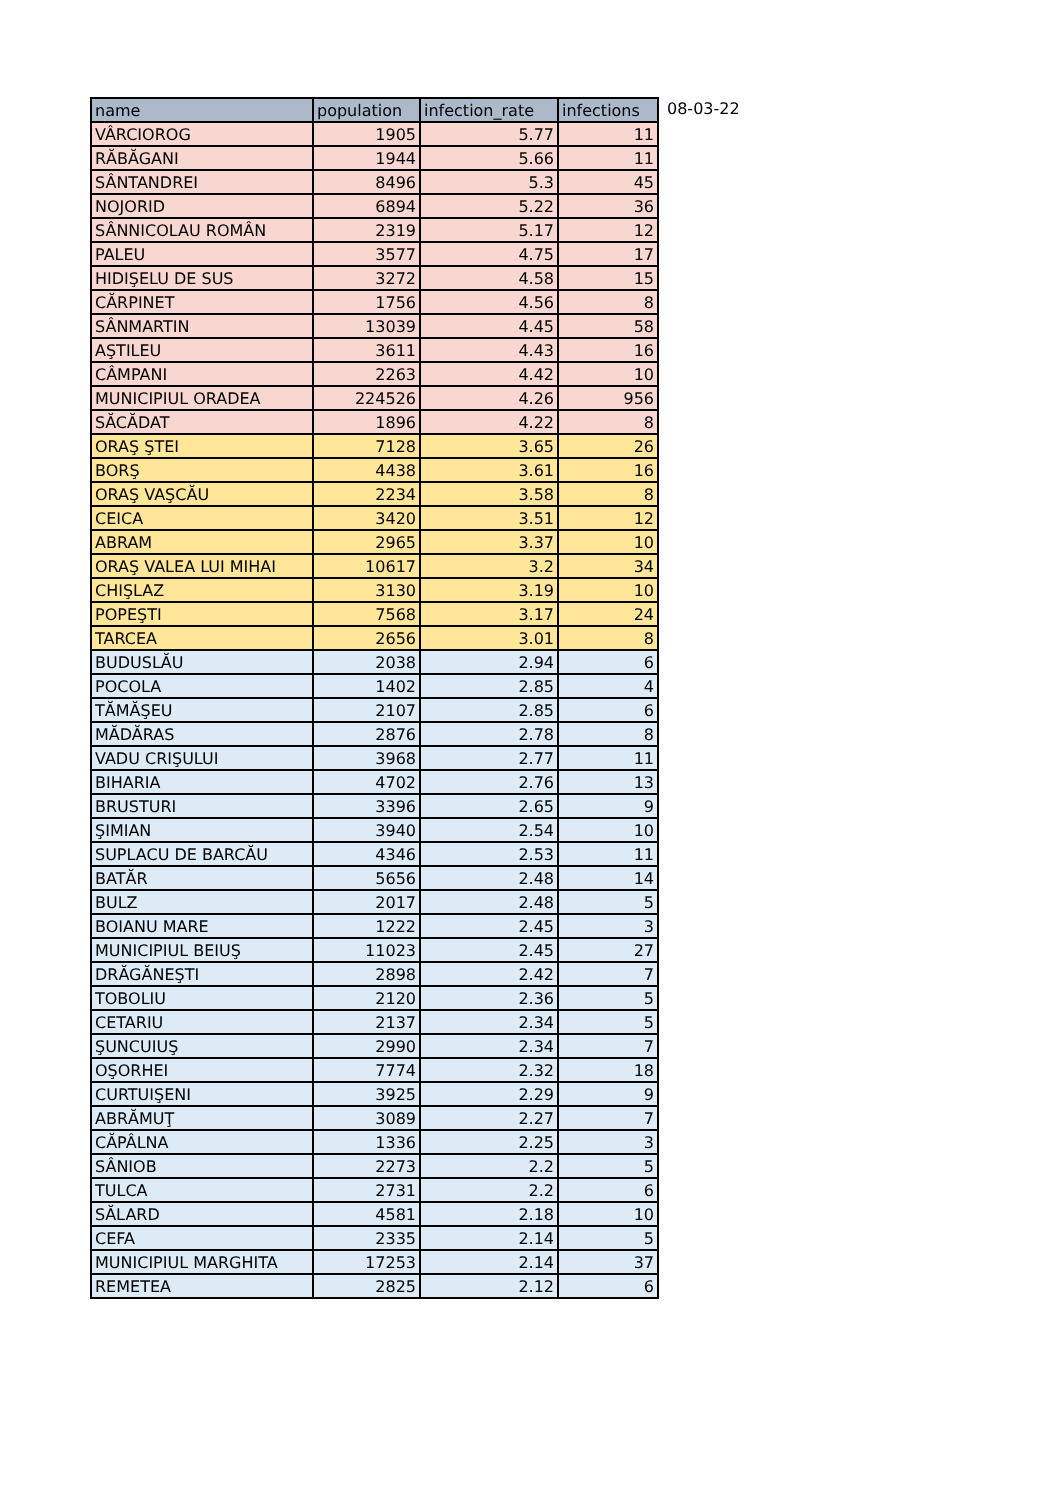| name | population | infection_rate | infections |
| --- | --- | --- | --- |
| VÂRCIOROG | 1905 | 5.77 | 11 |
| RĂBĂGANI | 1944 | 5.66 | 11 |
| SÂNTANDREI | 8496 | 5.3 | 45 |
| NOJORID | 6894 | 5.22 | 36 |
| SÂNNICOLAU ROMÂN | 2319 | 5.17 | 12 |
| PALEU | 3577 | 4.75 | 17 |
| HIDIŞELU DE SUS | 3272 | 4.58 | 15 |
| CĂRPINET | 1756 | 4.56 | 8 |
| SÂNMARTIN | 13039 | 4.45 | 58 |
| AŞTILEU | 3611 | 4.43 | 16 |
| CÂMPANI | 2263 | 4.42 | 10 |
| MUNICIPIUL ORADEA | 224526 | 4.26 | 956 |
| SĂCĂDAT | 1896 | 4.22 | 8 |
| ORAŞ ŞTEI | 7128 | 3.65 | 26 |
| BORŞ | 4438 | 3.61 | 16 |
| ORAŞ VAŞCĂU | 2234 | 3.58 | 8 |
| CEICA | 3420 | 3.51 | 12 |
| ABRAM | 2965 | 3.37 | 10 |
| ORAŞ VALEA LUI MIHAI | 10617 | 3.2 | 34 |
| CHIŞLAZ | 3130 | 3.19 | 10 |
| POPEŞTI | 7568 | 3.17 | 24 |
| TARCEA | 2656 | 3.01 | 8 |
| BUDUSLĂU | 2038 | 2.94 | 6 |
| POCOLA | 1402 | 2.85 | 4 |
| TĂMĂŞEU | 2107 | 2.85 | 6 |
| MĂDĂRAS | 2876 | 2.78 | 8 |
| VADU CRIŞULUI | 3968 | 2.77 | 11 |
| BIHARIA | 4702 | 2.76 | 13 |
| BRUSTURI | 3396 | 2.65 | 9 |
| ŞIMIAN | 3940 | 2.54 | 10 |
| SUPLACU DE BARCĂU | 4346 | 2.53 | 11 |
| BATĂR | 5656 | 2.48 | 14 |
| BULZ | 2017 | 2.48 | 5 |
| BOIANU MARE | 1222 | 2.45 | 3 |
| MUNICIPIUL BEIUŞ | 11023 | 2.45 | 27 |
| DRĂGĂNEŞTI | 2898 | 2.42 | 7 |
| TOBOLIU | 2120 | 2.36 | 5 |
| CETARIU | 2137 | 2.34 | 5 |
| ŞUNCUIUŞ | 2990 | 2.34 | 7 |
| OŞORHEI | 7774 | 2.32 | 18 |
| CURTUIŞENI | 3925 | 2.29 | 9 |
| ABRĂMUŢ | 3089 | 2.27 | 7 |
| CĂPÂLNA | 1336 | 2.25 | 3 |
| SÂNIOB | 2273 | 2.2 | 5 |
| TULCA | 2731 | 2.2 | 6 |
| SĂLARD | 4581 | 2.18 | 10 |
| CEFA | 2335 | 2.14 | 5 |
| MUNICIPIUL MARGHITA | 17253 | 2.14 | 37 |
| REMETEA | 2825 | 2.12 | 6 |
08-03-22